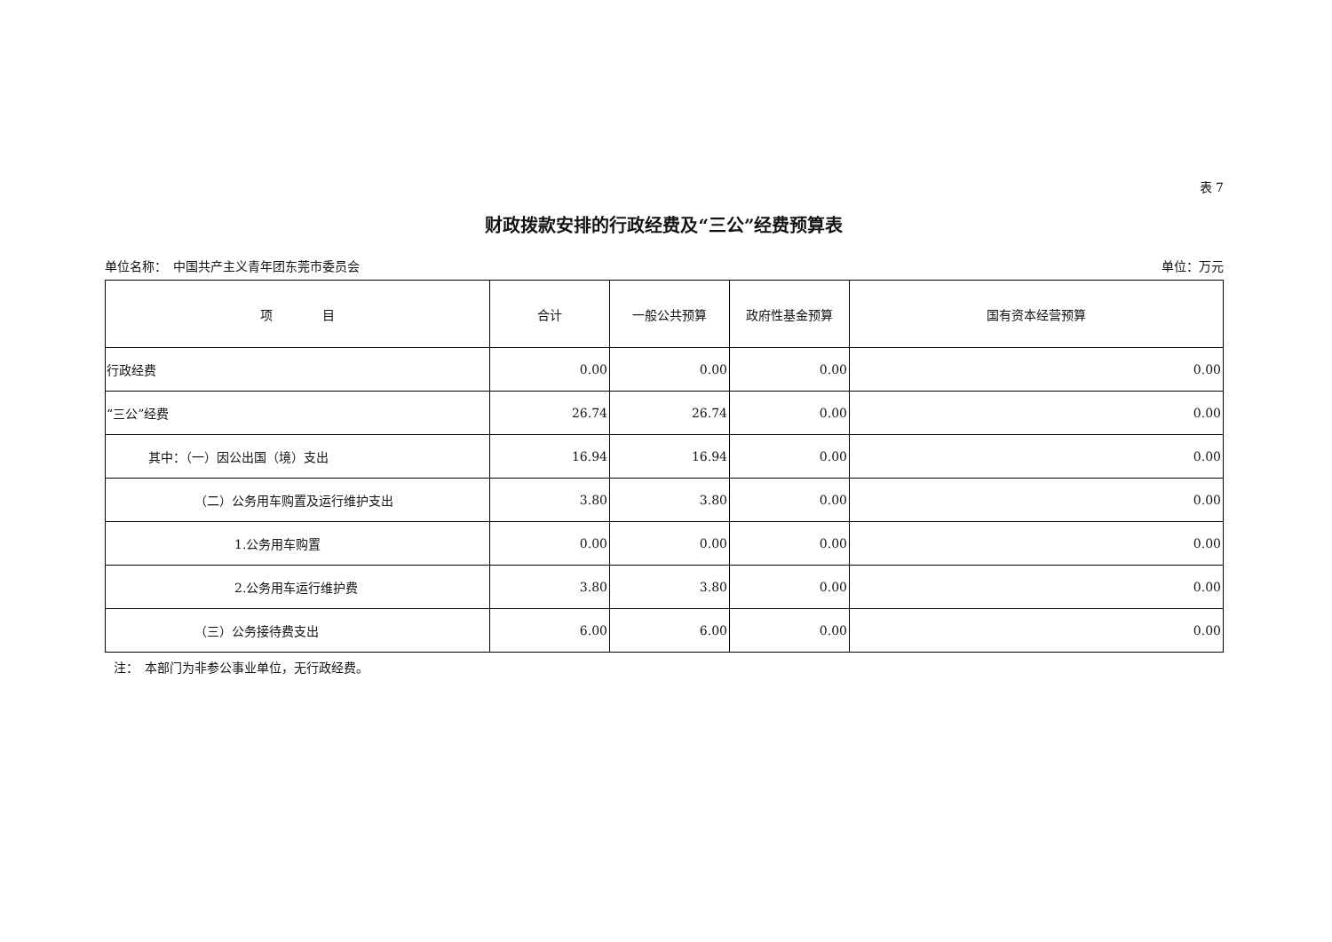表 7
财政拨款安排的行政经费及“三公”经费预算表
单位名称：　中国共产主义青年团东莞市委员会 单位：万元
| 项 目 | 合计 | 一般公共预算 | 政府性基金预算 | 国有资本经营预算 |
| --- | --- | --- | --- | --- |
| 行政经费 | 0.00 | 0.00 | 0.00 | 0.00 |
| “三公”经费 | 26.74 | 26.74 | 0.00 | 0.00 |
| 其中：（一）因公出国（境）支出 | 16.94 | 16.94 | 0.00 | 0.00 |
| （二）公务用车购置及运行维护支出 | 3.80 | 3.80 | 0.00 | 0.00 |
| 1.公务用车购置 | 0.00 | 0.00 | 0.00 | 0.00 |
| 2.公务用车运行维护费 | 3.80 | 3.80 | 0.00 | 0.00 |
| （三）公务接待费支出 | 6.00 | 6.00 | 0.00 | 0.00 |
注：　本部门为非参公事业单位，无行政经费。